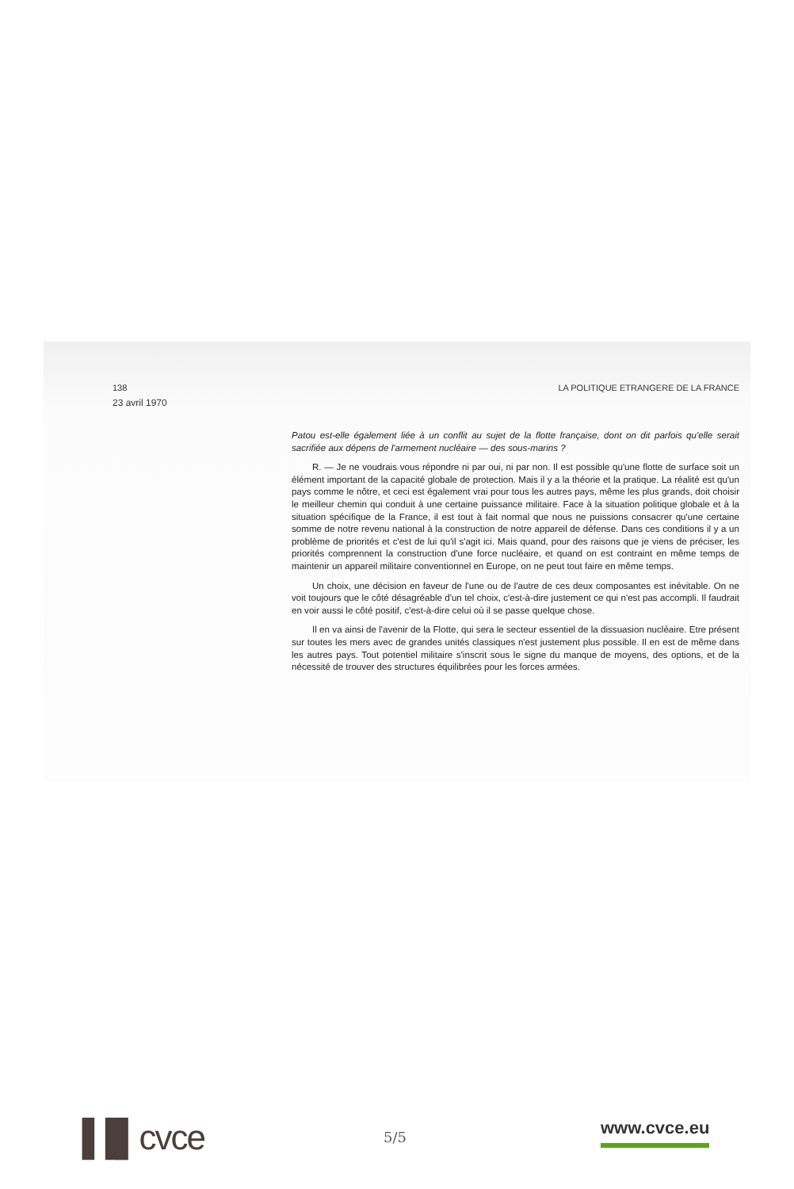138 LA POLITIQUE ETRANGERE DE LA FRANCE
23 avril 1970
Patou est-elle également liée à un conflit au sujet de la flotte française, dont on dit parfois qu'elle serait sacrifiée aux dépens de l'armement nucléaire — des sous-marins ?
R. — Je ne voudrais vous répondre ni par oui, ni par non. Il est possible qu'une flotte de surface soit un élément important de la capacité globale de protection. Mais il y a la théorie et la pratique. La réalité est qu'un pays comme le nôtre, et ceci est également vrai pour tous les autres pays, même les plus grands, doit choisir le meilleur chemin qui conduit à une certaine puissance militaire. Face à la situation politique globale et à la situation spécifique de la France, il est tout à fait normal que nous ne puissions consacrer qu'une certaine somme de notre revenu national à la construction de notre appareil de défense. Dans ces conditions il y a un problème de priorités et c'est de lui qu'il s'agit ici. Mais quand, pour des raisons que je viens de préciser, les priorités comprennent la construction d'une force nucléaire, et quand on est contraint en même temps de maintenir un appareil militaire conventionnel en Europe, on ne peut tout faire en même temps.
Un choix, une décision en faveur de l'une ou de l'autre de ces deux composantes est inévitable. On ne voit toujours que le côté désagréable d'un tel choix, c'est-à-dire justement ce qui n'est pas accompli. Il faudrait en voir aussi le côté positif, c'est-à-dire celui où il se passe quelque chose.
Il en va ainsi de l'avenir de la Flotte, qui sera le secteur essentiel de la dissuasion nucléaire. Etre présent sur toutes les mers avec de grandes unités classiques n'est justement plus possible. Il en est de même dans les autres pays. Tout potentiel militaire s'inscrit sous le signe du manque de moyens, des options, et de la nécessité de trouver des structures équilibrées pour les forces armées.
▐▐▌cvce 5/5 www.cvce.eu